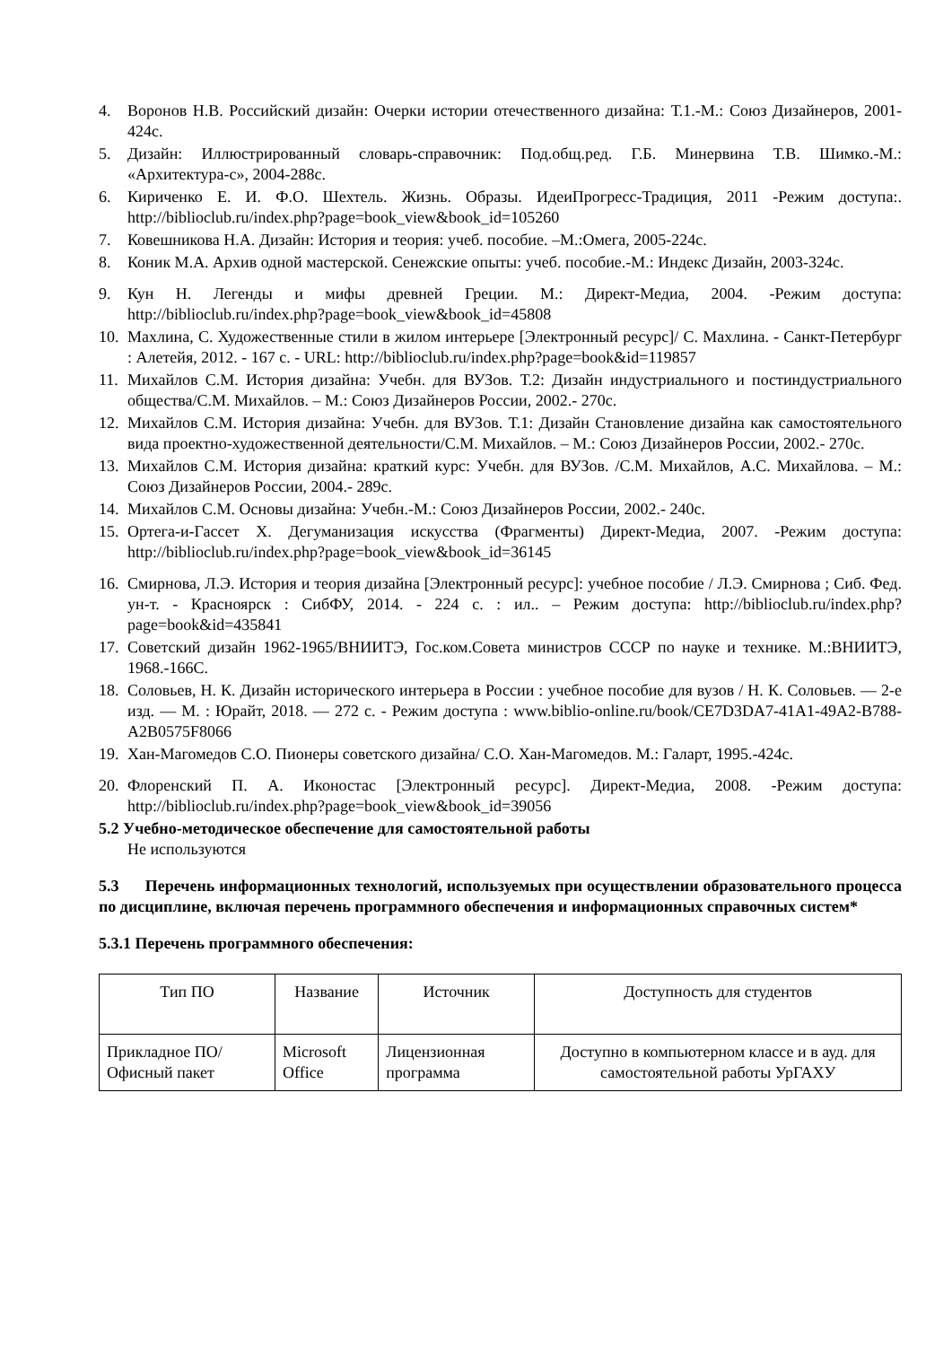4. Воронов Н.В. Российский дизайн: Очерки истории отечественного дизайна: Т.1.-М.: Союз Дизайнеров, 2001- 424с.
5. Дизайн: Иллюстрированный словарь-справочник: Под.общ.ред. Г.Б. Минервина Т.В. Шимко.-М.: «Архитектура-с», 2004-288с.
6. Кириченко Е. И. Ф.О. Шехтель. Жизнь. Образы. ИдеиПрогресс-Традиция, 2011 -Режим доступа:. http://biblioclub.ru/index.php?page=book_view&book_id=105260
7. Ковешникова Н.А. Дизайн: История и теория: учеб. пособие. –М.:Омега, 2005-224с.
8. Коник М.А. Архив одной мастерской. Сенежские опыты: учеб. пособие.-М.: Индекс Дизайн, 2003-324с.
9. Кун Н. Легенды и мифы древней Греции. М.: Директ-Медиа, 2004. -Режим доступа: http://biblioclub.ru/index.php?page=book_view&book_id=45808
10.
Махлина, С. Художественные стили в жилом интерьере [Электронный ресурс]/ С. Махлина. - Санкт-Петербург : Алетейя, 2012. - 167 с. - URL: http://biblioclub.ru/index.php?page=book&id=119857
11.
Михайлов С.М. История дизайна: Учебн. для ВУЗов. Т.2: Дизайн индустриального и постиндустриального общества/С.М. Михайлов. – М.: Союз Дизайнеров России, 2002.- 270с.
12.
Михайлов С.М. История дизайна: Учебн. для ВУЗов. Т.1: Дизайн Становление дизайна как самостоятельного вида проектно-художественной деятельности/С.М. Михайлов. – М.: Союз Дизайнеров России, 2002.- 270с.
13.
Михайлов С.М. История дизайна: краткий курс: Учебн. для ВУЗов. /С.М. Михайлов, А.С. Михайлова. – М.: Союз Дизайнеров России, 2004.- 289с.
14.
Михайлов С.М. Основы дизайна: Учебн.-М.: Союз Дизайнеров России, 2002.- 240с.
15.
Ортега-и-Гассет Х. Дегуманизация искусства (Фрагменты) Директ-Медиа, 2007. -Режим доступа: http://biblioclub.ru/index.php?page=book_view&book_id=36145
16.
Смирнова, Л.Э. История и теория дизайна [Электронный ресурс]: учебное пособие / Л.Э. Смирнова ; Сиб. Фед. ун-т. - Красноярск : СибФУ, 2014. - 224 с. : ил.. – Режим доступа: http://biblioclub.ru/index.php?page=book&id=435841
17.
Советский дизайн 1962-1965/ВНИИТЭ, Гос.ком.Совета министров СССР по науке и технике. М.:ВНИИТЭ, 1968.-166С.
18.
Соловьев, Н. К. Дизайн исторического интерьера в России : учебное пособие для вузов / Н. К. Соловьев. — 2-е изд. — М. : Юрайт, 2018. — 272 с. - Режим доступа : www.biblio-online.ru/book/CE7D3DA7-41A1-49A2-B788-A2B0575F8066
19.
Хан-Магомедов С.О. Пионеры советского дизайна/ С.О. Хан-Магомедов. М.: Галарт, 1995.-424с.
20.
Флоренский П. А. Иконостас [Электронный ресурс]. Директ-Медиа, 2008. -Режим доступа: http://biblioclub.ru/index.php?page=book_view&book_id=39056
5.2 Учебно-методическое обеспечение для самостоятельной работы
Не используются
5.3 Перечень информационных технологий, используемых при осуществлении образовательного процесса по дисциплине, включая перечень программного обеспечения и информационных справочных систем*
5.3.1 Перечень программного обеспечения:
| Тип ПО | Название | Источник | Доступность для студентов |
| Прикладное ПО/ Офисный пакет | Microsoft Office | Лицензионная программа | Доступно в компьютерном классе и в ауд. для самостоятельной работы УрГАХУ |